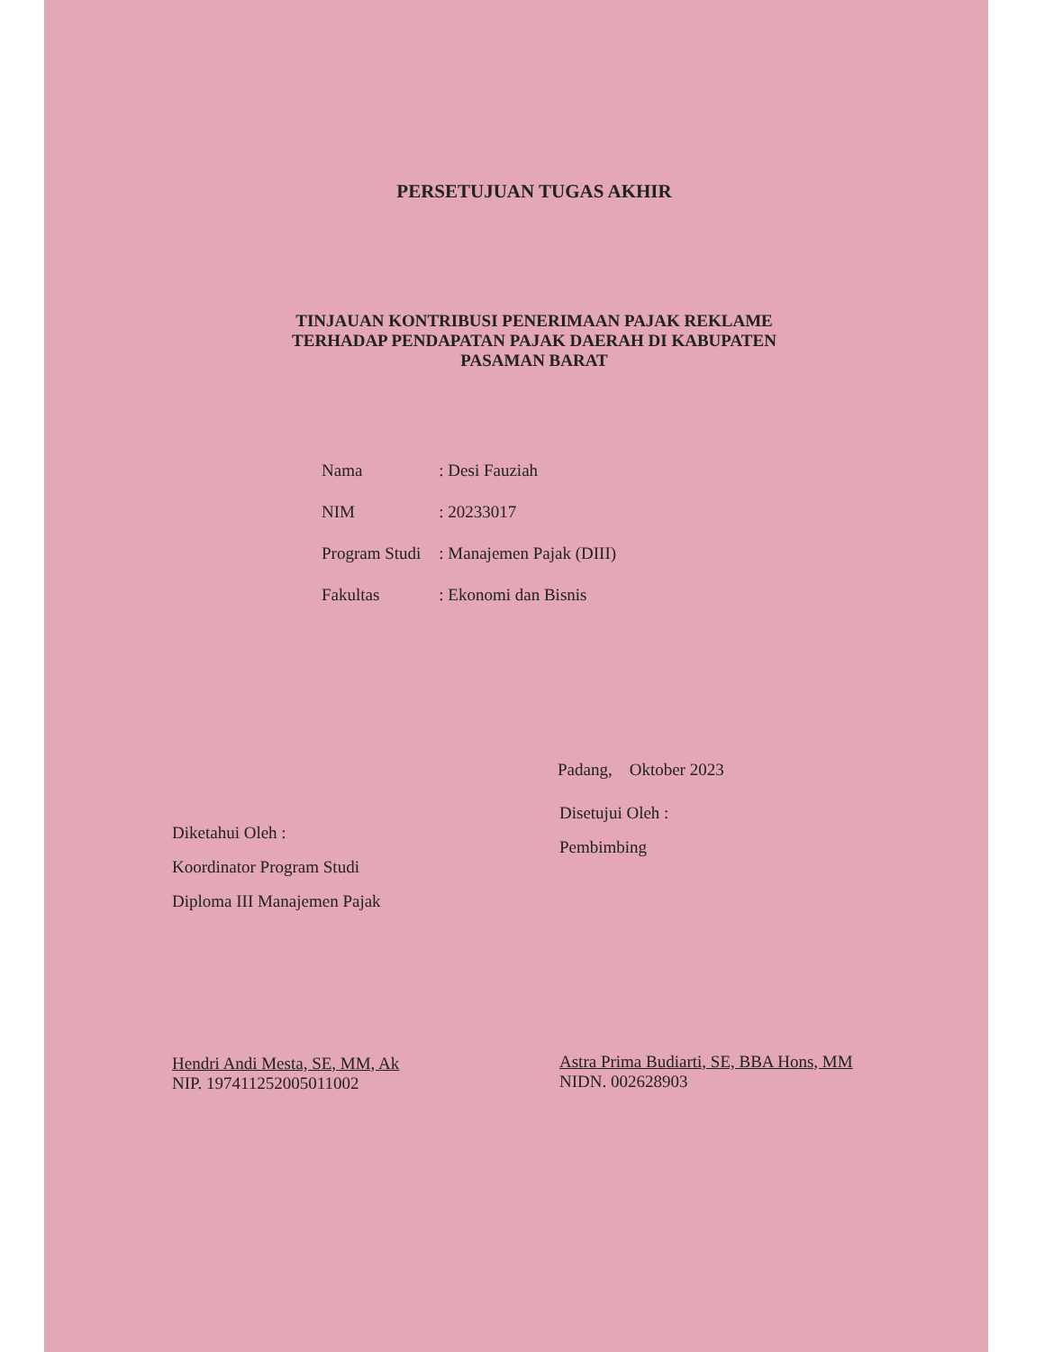PERSETUJUAN TUGAS AKHIR
TINJAUAN KONTRIBUSI PENERIMAAN PAJAK REKLAME
TERHADAP PENDAPATAN PAJAK DAERAH DI KABUPATEN
PASAMAN BARAT
| Nama | : Desi Fauziah |
| NIM | : 20233017 |
| Program Studi | : Manajemen Pajak (DIII) |
| Fakultas | : Ekonomi dan Bisnis |
Padang, Oktober 2023
Diketahui Oleh :
Koordinator Program Studi
Diploma III Manajemen Pajak
Hendri Andi Mesta, SE, MM, Ak
NIP. 197411252005011002
Disetujui Oleh :
Pembimbing
Astra Prima Budiarti, SE, BBA Hons, MM
NIDN. 002628903